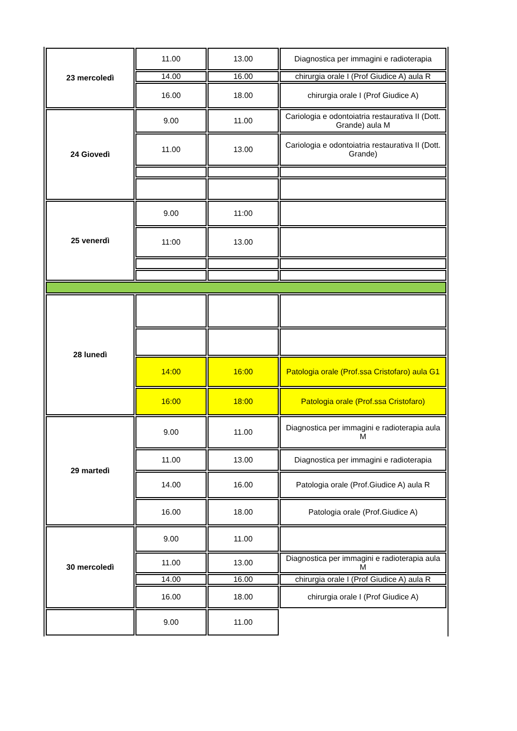| 23 mercoledì | 11.00 | 13.00 | Diagnostica per immagini e radioterapia |
| | 14.00 | 16.00 | chirurgia orale I (Prof Giudice A) aula R |
| | 16.00 | 18.00 | chirurgia orale I (Prof Giudice A) |
| 24 Giovedì | 9.00 | 11.00 | Cariologia e odontoiatria restaurativa II (Dott. Grande) aula M |
| | 11.00 | 13.00 | Cariologia e odontoiatria restaurativa II (Dott. Grande) |
| 25 venerdì | 9.00 | 11:00 | |
| | 11:00 | 13.00 | |
| 28 lunedì | | | |
| | 14:00 | 16:00 | Patologia orale (Prof.ssa Cristofaro) aula G1 |
| | 16:00 | 18:00 | Patologia orale (Prof.ssa Cristofaro) |
| 29 martedì | 9.00 | 11.00 | Diagnostica per immagini e radioterapia aula M |
| | 11.00 | 13.00 | Diagnostica per immagini e radioterapia |
| | 14.00 | 16.00 | Patologia orale (Prof.Giudice A) aula R |
| | 16.00 | 18.00 | Patologia orale (Prof.Giudice A) |
| 30 mercoledì | 9.00 | 11.00 | |
| | 11.00 | 13.00 | Diagnostica per immagini e radioterapia aula M |
| | 14.00 | 16.00 | chirurgia orale I (Prof Giudice A) aula R |
| | 16.00 | 18.00 | chirurgia orale I (Prof Giudice A) |
| | 9.00 | 11.00 | |